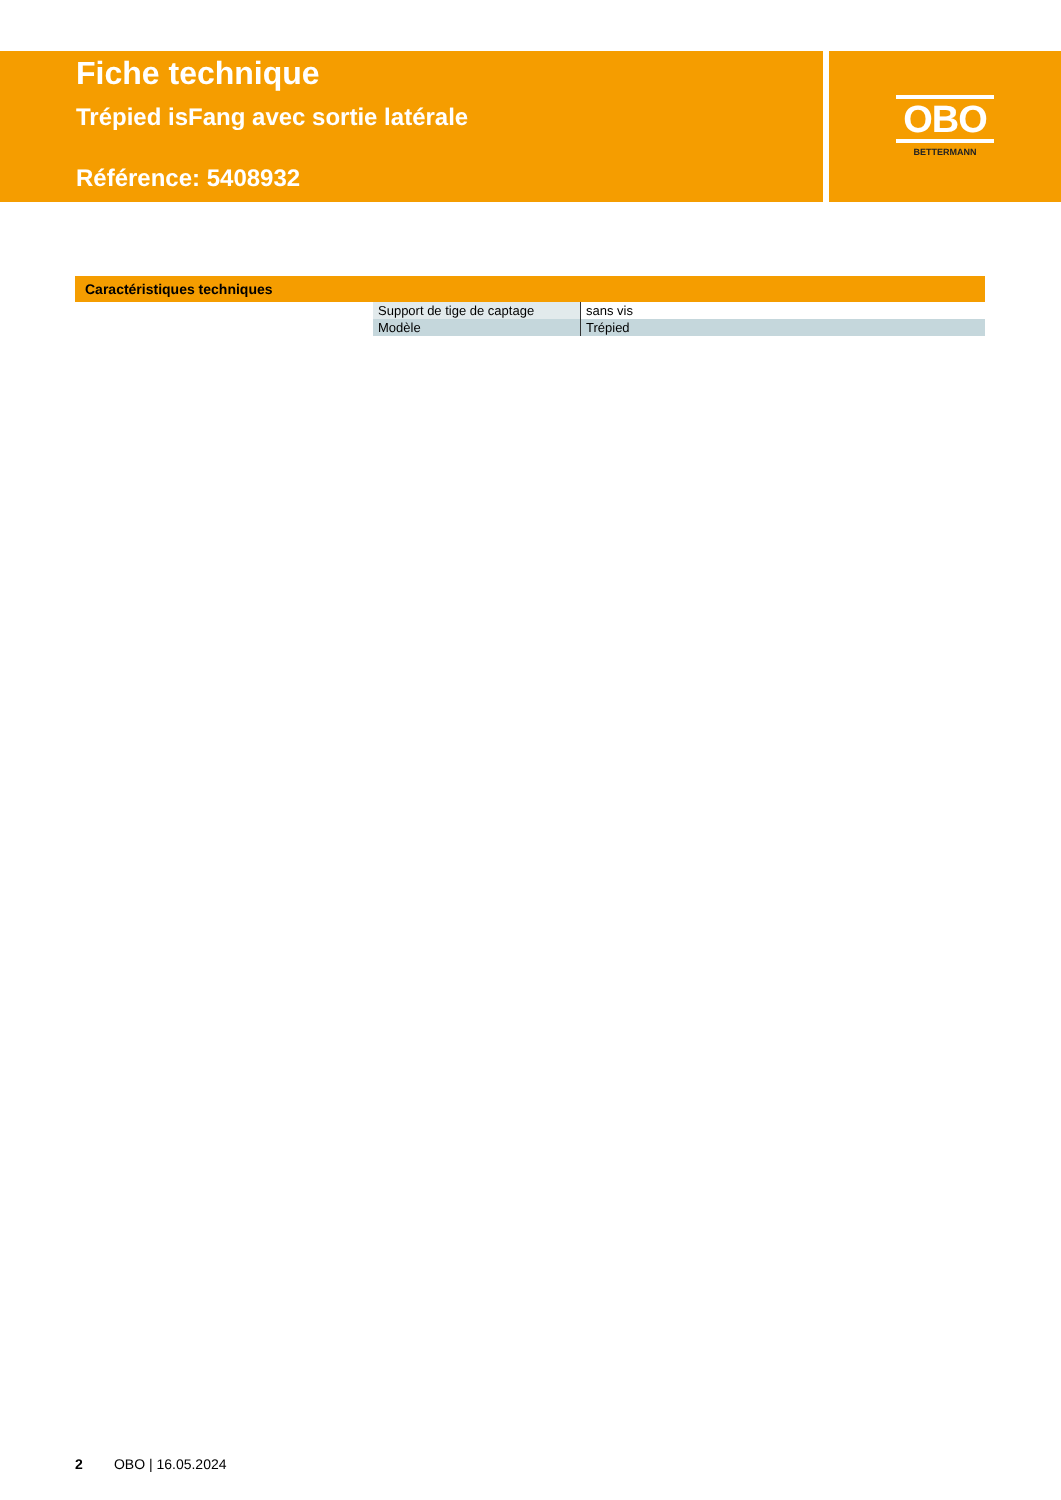Fiche technique
Trépied isFang avec sortie latérale
Référence: 5408932
OBO
BETTERMANN
Caractéristiques techniques
| Support de tige de captage | sans vis |
| Modèle | Trépied |
2 OBO | 16.05.2024